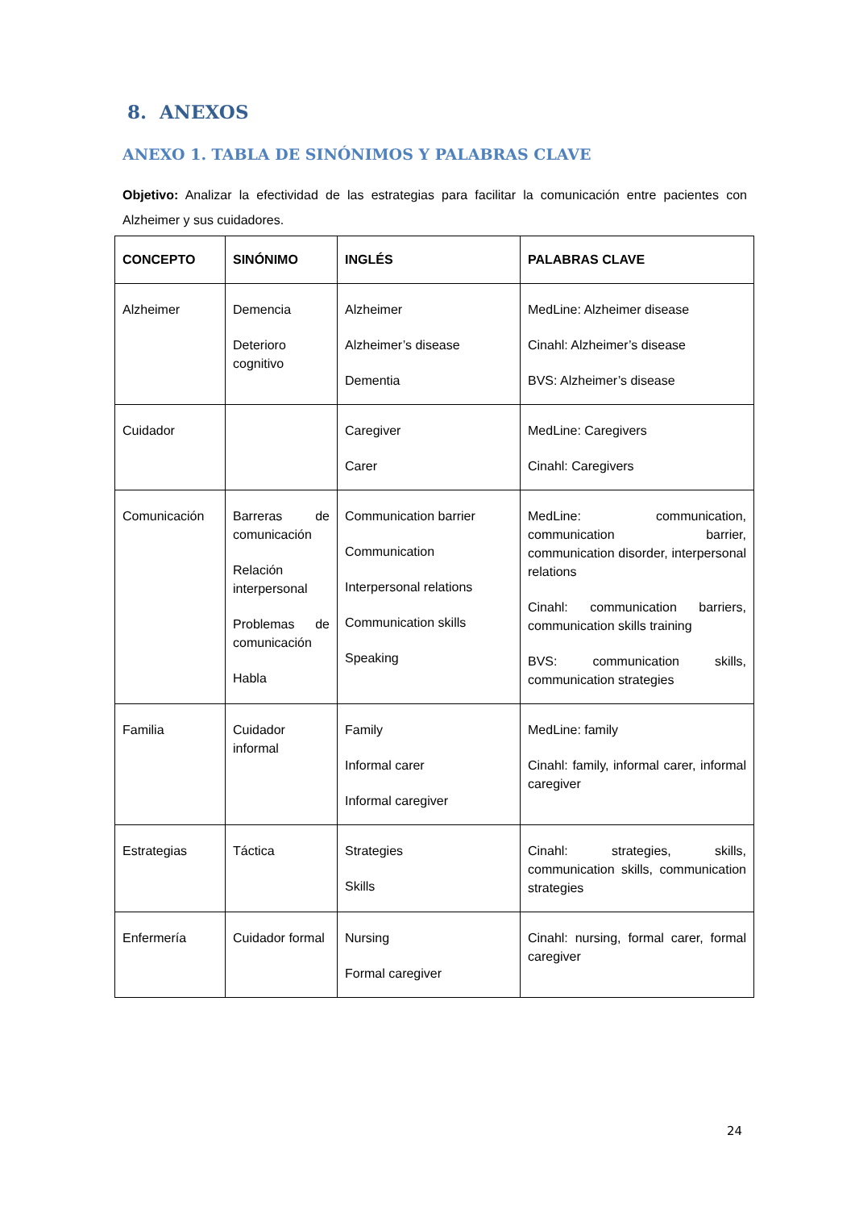8. ANEXOS
ANEXO 1. TABLA DE SINÓNIMOS Y PALABRAS CLAVE
Objetivo: Analizar la efectividad de las estrategias para facilitar la comunicación entre pacientes con Alzheimer y sus cuidadores.
| CONCEPTO | SINÓNIMO | INGLÉS | PALABRAS CLAVE |
| --- | --- | --- | --- |
| Alzheimer | Demencia Deterioro cognitivo | Alzheimer Alzheimer’s disease Dementia | MedLine: Alzheimer disease Cinahl: Alzheimer’s disease BVS: Alzheimer’s disease |
| Cuidador | | Caregiver Carer | MedLine: Caregivers Cinahl: Caregivers |
| Comunicación | Barreras de comunicación Relación interpersonal Problemas de comunicación Habla | Communication barrier Communication Interpersonal relations Communication skills Speaking | MedLine: communication, communication barrier, communication disorder, interpersonal relations Cinahl: communication barriers, communication skills training BVS: communication skills, communication strategies |
| Familia | Cuidador informal | Family Informal carer Informal caregiver | MedLine: family Cinahl: family, informal carer, informal caregiver |
| Estrategias | Táctica | Strategies Skills | Cinahl: strategies, skills, communication skills, communication strategies |
| Enfermería | Cuidador formal | Nursing Formal caregiver | Cinahl: nursing, formal carer, formal caregiver |
24